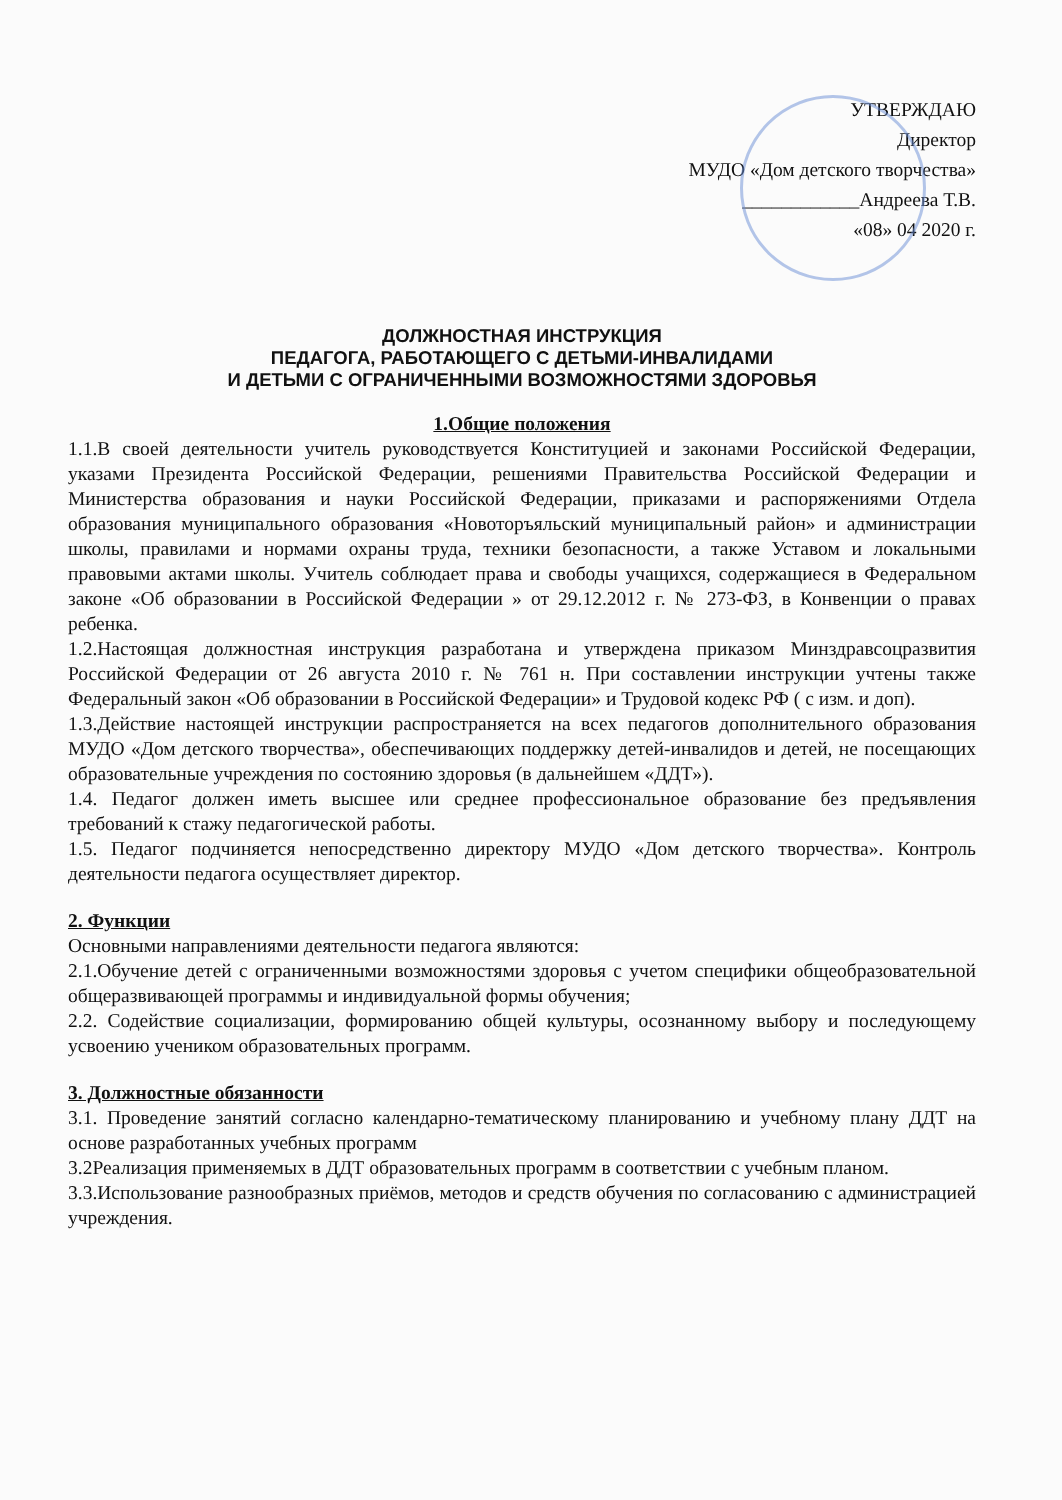УТВЕРЖДАЮ
Директор
МУДО «Дом детского творчества»
____________Андреева Т.В.
«08» 04 2020 г.
ДОЛЖНОСТНАЯ ИНСТРУКЦИЯ
ПЕДАГОГА, РАБОТАЮЩЕГО С ДЕТЬМИ-ИНВАЛИДАМИ
И ДЕТЬМИ С ОГРАНИЧЕННЫМИ ВОЗМОЖНОСТЯМИ ЗДОРОВЬЯ
1.Общие положения
1.1.В своей деятельности учитель руководствуется Конституцией и законами Российской Федерации, указами Президента Российской Федерации, решениями Правительства Российской Федерации и Министерства образования и науки Российской Федерации, приказами и распоряжениями Отдела образования муниципального образования «Новоторъяльский муниципальный район» и администрации школы, правилами и нормами охраны труда, техники безопасности, а также Уставом и локальными правовыми актами школы. Учитель соблюдает права и свободы учащихся, содержащиеся в Федеральном законе «Об образовании в Российской Федерации » от 29.12.2012 г. № 273-ФЗ, в Конвенции о правах ребенка.
1.2.Настоящая должностная инструкция разработана и утверждена приказом Минздравсоцразвития Российской Федерации от 26 августа 2010 г. № 761 н. При составлении инструкции учтены также Федеральный закон «Об образовании в Российской Федерации» и Трудовой кодекс РФ ( с изм. и доп).
1.3.Действие настоящей инструкции распространяется на всех педагогов дополнительного образования МУДО «Дом детского творчества», обеспечивающих поддержку детей-инвалидов и детей, не посещающих образовательные учреждения по состоянию здоровья (в дальнейшем «ДДТ»).
1.4. Педагог должен иметь высшее или среднее профессиональное образование без предъявления требований к стажу педагогической работы.
1.5. Педагог подчиняется непосредственно директору МУДО «Дом детского творчества». Контроль деятельности педагога осуществляет директор.
2. Функции
Основными направлениями деятельности педагога являются:
2.1.Обучение детей с ограниченными возможностями здоровья с учетом специфики общеобразовательной общеразвивающей программы и индивидуальной формы обучения;
2.2. Содействие социализации, формированию общей культуры, осознанному выбору и последующему усвоению учеником образовательных программ.
3. Должностные обязанности
3.1. Проведение занятий согласно календарно-тематическому планированию и учебному плану ДДТ на основе разработанных учебных программ
3.2Реализация применяемых в ДДТ образовательных программ в соответствии с учебным планом.
3.3.Использование разнообразных приёмов, методов и средств обучения по согласованию с администрацией учреждения.